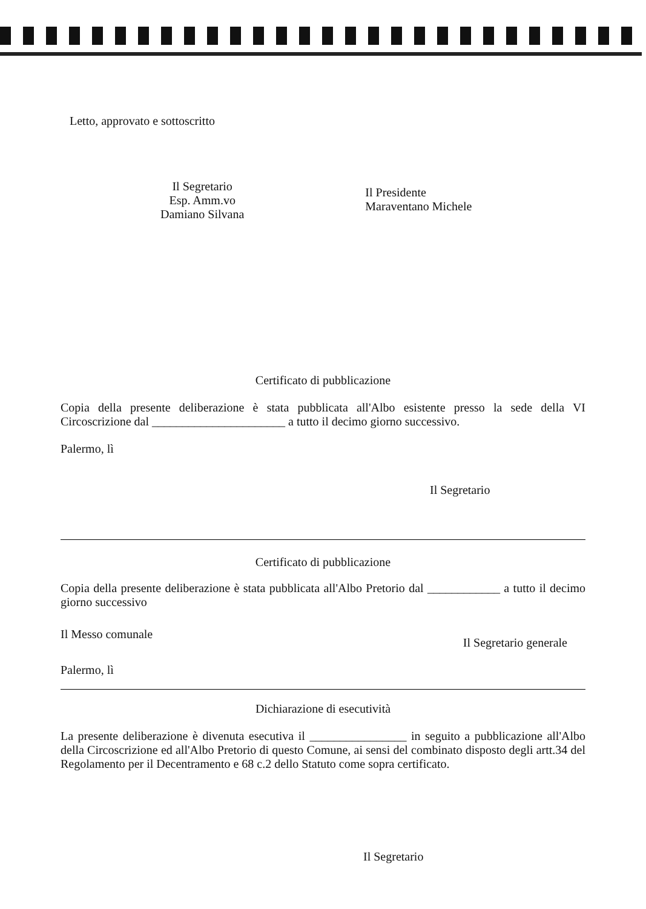Letto, approvato e sottoscritto
Il Segretario
Esp. Amm.vo
Damiano Silvana
Il Presidente
Maraventano Michele
Certificato di pubblicazione
Copia della presente deliberazione è stata pubblicata all'Albo esistente presso la sede della VI Circoscrizione dal ______________________ a tutto il decimo giorno successivo.
Palermo, lì
Il Segretario
Certificato di pubblicazione
Copia della presente deliberazione è stata pubblicata all'Albo Pretorio dal ____________ a tutto il decimo giorno successivo
Il Messo comunale Il Segretario generale
Palermo, lì
Dichiarazione di esecutività
La presente deliberazione è divenuta esecutiva il ________________ in seguito a pubblicazione all'Albo della Circoscrizione ed all'Albo Pretorio di questo Comune, ai sensi del combinato disposto degli artt.34 del Regolamento per il Decentramento e 68 c.2 dello Statuto come sopra certificato.
Il Segretario